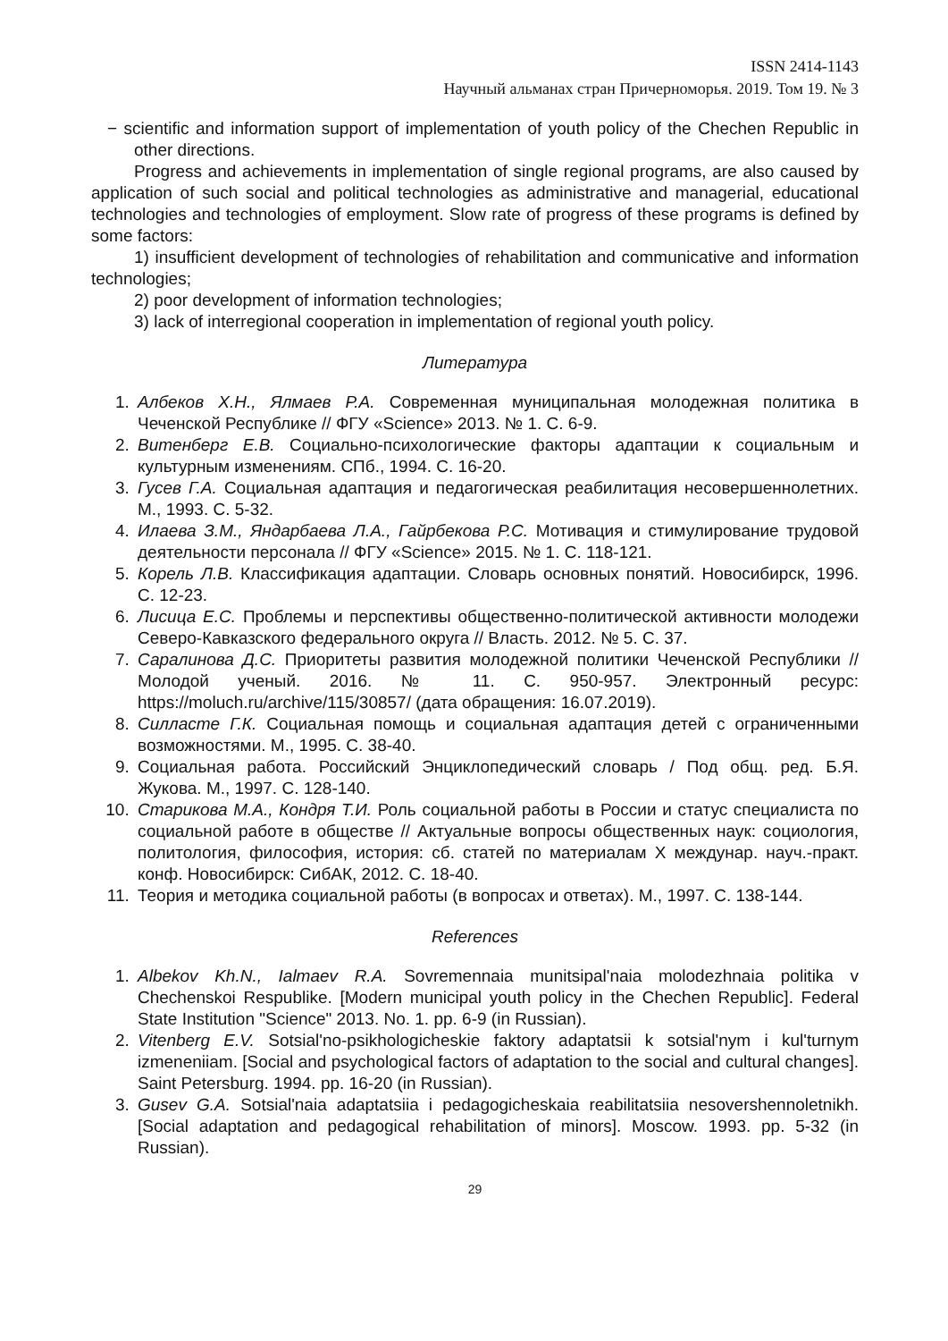ISSN 2414-1143
Научный альманах стран Причерноморья. 2019. Том 19. № 3
− scientific and information support of implementation of youth policy of the Chechen Republic in other directions.
Progress and achievements in implementation of single regional programs, are also caused by application of such social and political technologies as administrative and managerial, educational technologies and technologies of employment. Slow rate of progress of these programs is defined by some factors:
1) insufficient development of technologies of rehabilitation and communicative and information technologies;
2) poor development of information technologies;
3) lack of interregional cooperation in implementation of regional youth policy.
Литература
1. Албеков Х.Н., Ялмаев Р.А. Современная муниципальная молодежная политика в Чеченской Республике // ФГУ «Science» 2013. № 1. С. 6-9.
2. Витенберг Е.В. Социально-психологические факторы адаптации к социальным и культурным изменениям. СПб., 1994. С. 16-20.
3. Гусев Г.А. Социальная адаптация и педагогическая реабилитация несовершеннолетних. М., 1993. С. 5-32.
4. Илаева З.М., Яндарбаева Л.А., Гайрбекова Р.С. Мотивация и стимулирование трудовой деятельности персонала // ФГУ «Science» 2015. № 1. С. 118-121.
5. Корель Л.В. Классификация адаптации. Словарь основных понятий. Новосибирск, 1996. С. 12-23.
6. Лисица Е.С. Проблемы и перспективы общественно-политической активности молодежи Северо-Кавказского федерального округа // Власть. 2012. № 5. С. 37.
7. Саралинова Д.С. Приоритеты развития молодежной политики Чеченской Республики // Молодой ученый. 2016. № 11. С. 950-957. Электронный ресурс: https://moluch.ru/archive/115/30857/ (дата обращения: 16.07.2019).
8. Силласте Г.К. Социальная помощь и социальная адаптация детей с ограниченными возможностями. М., 1995. С. 38-40.
9. Социальная работа. Российский Энциклопедический словарь / Под общ. ред. Б.Я. Жукова. М., 1997. С. 128-140.
10. Старикова М.А., Кондря Т.И. Роль социальной работы в России и статус специалиста по социальной работе в обществе // Актуальные вопросы общественных наук: социология, политология, философия, история: сб. статей по материалам X междунар. науч.-практ. конф. Новосибирск: СибАК, 2012. С. 18-40.
11. Теория и методика социальной работы (в вопросах и ответах). М., 1997. С. 138-144.
References
1. Albekov Kh.N., Ialmaev R.A. Sovremennaia munitsipal'naia molodezhnaia politika v Chechenskoi Respublike. [Modern municipal youth policy in the Chechen Republic]. Federal State Institution "Science" 2013. No. 1. pp. 6-9 (in Russian).
2. Vitenberg E.V. Sotsial'no-psikhologicheskie faktory adaptatsii k sotsial'nym i kul'turnym izmeneniiam. [Social and psychological factors of adaptation to the social and cultural changes]. Saint Petersburg. 1994. pp. 16-20 (in Russian).
3. Gusev G.A. Sotsial'naia adaptatsiia i pedagogicheskaia reabilitatsiia nesovershennoletnikh. [Social adaptation and pedagogical rehabilitation of minors]. Moscow. 1993. pp. 5-32 (in Russian).
29